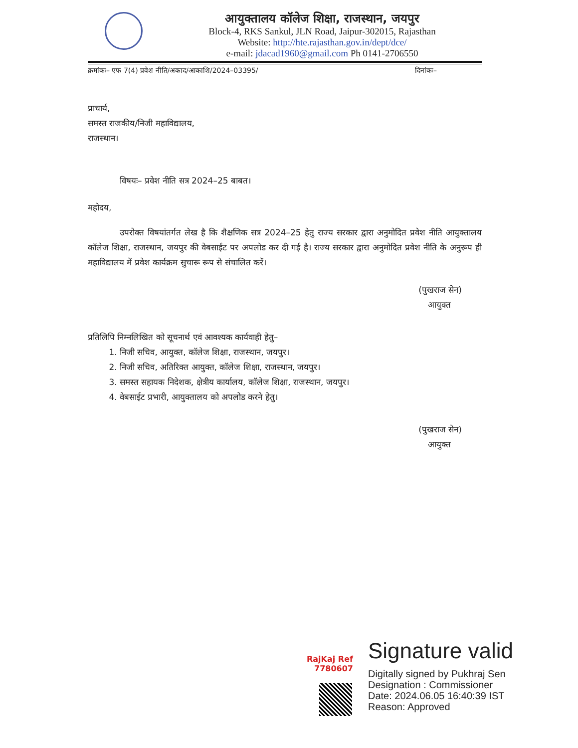आयुक्तालय कॉलेज शिक्षा, राजस्थान, जयपुर
Block-4, RKS Sankul, JLN Road, Jaipur-302015, Rajasthan
Website: http://hte.rajasthan.gov.in/dept/dce/
e-mail: jdacad1960@gmail.com Ph 0141-2706550
क्रमांकः– एफ 7(4) प्रवेश नीति/अकाद/आकाशि/2024–03395/ दिनांकः–
प्राचार्य,
समस्त राजकीय/निजी महाविद्यालय,
राजस्थान।
विषयः– प्रवेश नीति सत्र 2024–25 बाबत।
महोदय,
उपरोक्त विषयांतर्गत लेख है कि शैक्षणिक सत्र 2024–25 हेतु राज्य सरकार द्वारा अनुमोदित प्रवेश नीति आयुक्तालय कॉलेज शिक्षा, राजस्थान, जयपुर की वेबसाईट पर अपलोड कर दी गई है। राज्य सरकार द्वारा अनुमोदित प्रवेश नीति के अनुरूप ही महाविद्यालय में प्रवेश कार्यक्रम सुचारू रूप से संचालित करें।
(पुखराज सेन)
आयुक्त
प्रतिलिपि निम्नलिखित को सूचनार्थ एवं आवश्यक कार्यवाही हेतु–
1. निजी सचिव, आयुक्त, कॉलेज शिक्षा, राजस्थान, जयपुर।
2. निजी सचिव, अतिरिक्त आयुक्त, कॉलेज शिक्षा, राजस्थान, जयपुर।
3. समस्त सहायक निदेशक, क्षेत्रीय कार्यालय, कॉलेज शिक्षा, राजस्थान, जयपुर।
4. वेबसाईट प्रभारी, आयुक्तालय को अपलोड करने हेतु।
(पुखराज सेन)
आयुक्त
RajKaj Ref
7780607
Signature valid
Digitally signed by Pukhraj Sen
Designation : Commissioner
Date: 2024.06.05 16:40:39 IST
Reason: Approved